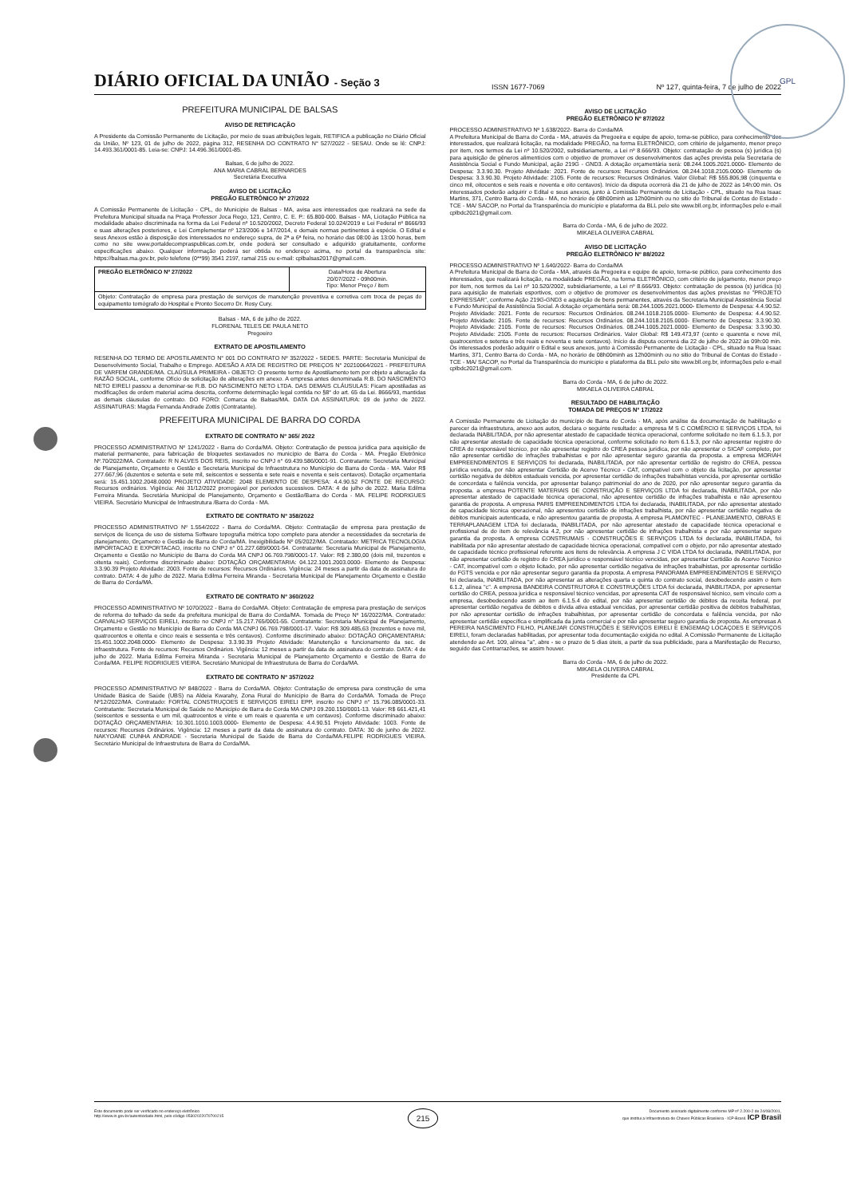GPL
DIÁRIO OFICIAL DA UNIÃO - Seção 3
ISSN 1677-7069
Nº 127, quinta-feira, 7 de julho de 2022
PREFEITURA MUNICIPAL DE BALSAS
AVISO DE RETIFICAÇÃO
A Presidente da Comissão Permanente de Licitação, por meio de suas atribuições legais, RETIFICA a publicação no Diário Oficial da União, Nº 123, 01 de julho de 2022, página 312, RESENHA DO CONTRATO N° 527/2022 - SESAU. Onde se lê: CNPJ: 14.493.361/0001-85. Leia-se: CNPJ: 14.496.361/0001-85.
Balsas, 6 de julho de 2022.
ANA MARIA CABRAL BERNARDES
Secretária Executiva
AVISO DE LICITAÇÃO
PREGÃO ELETRÔNICO Nº 27/2022
A Comissão Permanente de Licitação - CPL, do Município de Balsas - MA, avisa aos interessados que realizará na sede da Prefeitura Municipal situada na Praça Professor Joca Rego, 121, Centro, C. E. P.: 65.800-000. Balsas - MA, Licitação Pública na modalidade abaixo discriminada na forma da Lei Federal nº 10.520/2002, Decreto Federal 10.024/2019 e Lei Federal nº 8666/93 e suas alterações posteriores, e Lei Complementar nº 123/2006 e 147/2014, e demais normas pertinentes à espécie. O Edital e seus Anexos estão à disposição dos interessados no endereço supra, de 2ª a 6ª feira, no horário das 08:00 às 13:00 horas, bem como no site www.portaldecompraspublicas.com.br, onde poderá ser consultado e adquirido gratuitamente, conforme especificações abaixo. Qualquer informação poderá ser obtida no endereço acima, no portal da transparência site: https://balsas.ma.gov.br, pelo telefone (0**99) 3541 2197, ramal 215 ou e-mail: cplbalsas2017@gmail.com.
| PREGÃO ELETRÔNICO Nº 27/2022 | Data/Hora de Abertura 20/07/2022 - 09h00min. Tipo: Menor Preço / item |
| Objeto: Contratação de empresa para prestação de serviços de manutenção preventiva e corretiva com troca de peças do equipamento tomógrafo do Hospital e Pronto Socorro Dr. Rosy Cury. | |
Balsas - MA, 6 de julho de 2022.
FLORENAL TELES DE PAULA NETO
Pregoeiro
EXTRATO DE APOSTILAMENTO
RESENHA DO TERMO DE APOSTILAMENTO N° 001 DO CONTRATO Nº 352/2022 - SEDES. PARTE: Secretaria Municipal de Desenvolvimento Social, Trabalho e Emprego. ADESÃO A ATA DE REGISTRO DE PREÇOS N° 20210064/2021 - PREFEITURA DE VARFEM GRANDE/MA. CLAÚSULA PRIMEIRA - OBJETO: O presente termo de Apostilamento tem por objeto a alteração da RAZÃO SOCIAL, conforme Ofício de solicitação de alterações em anexo. A empresa antes denominada R.B. DO NASCIMENTO NETO EIRELI passou a denominar-se R.B. DO NASCIMENTO NETO LTDA. DAS DEMAIS CLÁUSULAS: Ficam apostiladas as modificações de ordem material acima descrita, conforme determinação legal contida no §8° do art. 65 da Lei. 8666/93, mantidas as demais cláusulas do contrato. DO FORO: Comarca de Balsas/MA. DATA DA ASSINATURA: 09 de junho de 2022. ASSINATURAS: Magda Fernanda Andrade Zottis (Contratante).
PREFEITURA MUNICIPAL DE BARRA DO CORDA
EXTRATO DE CONTRATO Nº 365/ 2022
PROCESSO ADMINISTRATIVO Nº 1241/2022 - Barra do Corda/MA. Objeto: Contratação de pessoa jurídica para aquisição de material permanente, para fabricação de bloquetes sextavados no município de Barra do Corda - MA. Pregão Eletrônico Nº.70/2022/MA. Contratado: R N ALVES DOS REIS, inscrito no CNPJ n° 69.439.586/0001-91. Contratante: Secretaria Municipal de Planejamento, Orçamento e Gestão e Secretaria Municipal de Infraestrutura no Município de Barra do Corda - MA. Valor R$ 277.667,96 (duzentos e setenta e sete mil, seiscentos e sessenta e sete reais e noventa e seis centavos). Dotação orçamentaria será: 15.451.1002.2048.0000 PROJETO ATIVIDADE: 2048 ELEMENTO DE DESPESA: 4.4.90.52 FONTE DE RECURSO: Recursos ordinários. Vigência: Até 31/12/2022 prorrogável por períodos sucessivos. DATA: 4 de julho de 2022. Maria Edilma Ferreira Miranda. Secretária Municipal de Planejamento, Orçamento e Gestão/Barra do Corda - MA. FELIPE RODRIGUES VIEIRA. Secretário Municipal de Infraestrutura /Barra do Corda - MA.
EXTRATO DE CONTRATO Nº 358/2022
PROCESSO ADMINISTRATIVO Nº 1.554/2022 - Barra do Corda/MA. Objeto: Contratação de empresa para prestação de serviços de licença de uso de sistema Software topografia métrica topo completo para atender a necessidades da secretaria de planejamento, Orçamento e Gestão de Barra do Corda/MA. Inexigibilidade Nº 05/2022/MA. Contratado: METRICA TECNOLOGIA IMPORTACAO E EXPORTACAO, inscrito no CNPJ n° 01.227.689/0001-54. Contratante: Secretaria Municipal de Planejamento, Orçamento e Gestão no Município de Barra do Corda MA CNPJ 06.769.798/0001-17. Valor: R$ 2.380,00 (dois mil, trezentos e oitenta reais). Conforme discriminado abaixo: DOTAÇÃO ORÇAMENTARIA: 04.122.1001.2003.0000- Elemento de Despesa: 3.3.90.39 Projeto Atividade: 2003. Fonte de recursos: Recursos Ordinários. Vigência: 24 meses a partir da data de assinatura do contrato. DATA: 4 de julho de 2022. Maria Edilma Ferreira Miranda - Secretaria Municipal de Planejamento Orçamento e Gestão de Barra do Corda/MA.
EXTRATO DE CONTRATO Nº 360/2022
PROCESSO ADMINISTRATIVO Nº 1070/2022 - Barra do Corda/MA. Objeto: Contratação de empresa para prestação de serviços de reforma do telhado da sede da prefeitura municipal de Barra do Corda/MA. Tomada de Preço Nº 16/2022/MA. Contratado: CARVALHO SERVIÇOS EIRELI, inscrito no CNPJ n° 15.217.765/0001-55. Contratante: Secretaria Municipal de Planejamento, Orçamento e Gestão no Município de Barra do Corda MA CNPJ 06.769.798/0001-17. Valor: R$ 309.485,63 (trezentos e nove mil, quatrocentos e oitenta e cinco reais e sessenta e três centavos). Conforme discriminado abaixo: DOTAÇÃO ORÇAMENTARIA: 15.451.1002.2048.0000- Elemento de Despesa: 3.3.90.39 Projeto Atividade: Manutenção e funcionamento da sec. de infraestrutura. Fonte de recursos: Recursos Ordinários. Vigência: 12 meses a partir da data de assinatura do contrato. DATA: 4 de julho de 2022. Maria Edilma Ferreira Miranda - Secretaria Municipal de Planejamento Orçamento e Gestão de Barra do Corda/MA. FELIPE RODRIGUES VIEIRA. Secretário Municipal de Infraestrutura de Barra do Corda/MA.
EXTRATO DE CONTRATO Nº 357/2022
PROCESSO ADMINISTRATIVO Nº 848/2022 - Barra do Corda/MA. Objeto: Contratação de empresa para construção de uma Unidade Básica de Saúde (UBS) na Aldeia Kwarahy, Zona Rural do Município de Barra do Corda/MA. Tomada de Preço Nº12/2022/MA. Contratado: FORTAL CONSTRUÇOES E SERVIÇOS EIRELI EPP, inscrito no CNPJ n° 15.796.085/0001-33. Contratante: Secretaria Municipal de Saúde no Município de Barra do Corda MA CNPJ 09.200.150/0001-13. Valor: R$ 661.421,41 (seiscentos e sessenta e um mil, quatrocentos e vinte e um reais e quarenta e um centavos). Conforme discriminado abaixo: DOTAÇÃO ORÇAMENTARIA: 10.301.1010.1003.0000- Elemento de Despesa: 4.4.90.51 Projeto Atividade: 1003. Fonte de recursos: Recursos Ordinários. Vigência: 12 meses a partir da data de assinatura do contrato. DATA: 30 de junho de 2022. NAKYOANE CUNHA ANDRADE - Secretaria Municipal de Saúde de Barra do Corda/MA.FELIPE RODRIGUES VIEIRA. Secretário Municipal de Infraestrutura de Barra do Corda/MA.
AVISO DE LICITAÇÃO
PREGÃO ELETRÔNICO Nº 87/2022
PROCESSO ADMINISTRATIVO Nº 1.638/2022- Barra do Corda/MA
A Prefeitura Municipal de Barra do Corda - MA, através da Pregoeira e equipe de apoio, torna-se público, para conhecimento dos interessados, que realizará licitação, na modalidade PREGÃO, na forma ELETRÔNICO, com critério de julgamento, menor preço por item, nos termos da Lei nº 10.520/2002, subsidiariamente, a Lei nº 8.666/93. Objeto: contratação de pessoa (s) jurídica (s) para aquisição de gêneros alimentícios com o objetivo de promover os desenvolvimentos das ações prevista pela Secretaria de Assistência Social e Fundo Municipal, ação 219G - GND3. A dotação orçamentária será: 08.244.1005.2021.0000- Elemento de Despesa: 3.3.90.30. Projeto Atividade: 2021. Fonte de recursos: Recursos Ordinários. 08.244.1018.2105.0000- Elemento de Despesa: 3.3.90.30. Projeto Atividade: 2105. Fonte de recursos: Recursos Ordinários. Valor Global: R$ 555.806,98 (cinquenta e cinco mil, oitocentos e seis reais e noventa e oito centavos). Início da disputa ocorrerá dia 21 de julho de 2022 às 14h:00 min. Os interessados poderão adquirir o Edital e seus anexos, junto à Comissão Permanente de Licitação - CPL, situado na Rua Isaac Martins, 371, Centro Barra do Corda - MA, no horário de 08h00minh as 12h00minh ou no sitio do Tribunal de Contas do Estado - TCE - MA/ SACOP, no Portal da Transparência do município e plataforma da BLL pelo site www.bll.org.br, informações pelo e-mail cplbdc2021@gmail.com.
Barra do Corda - MA, 6 de julho de 2022.
MIKAELA OLIVEIRA CABRAL
AVISO DE LICITAÇÃO
PREGÃO ELETRÔNICO Nº 88/2022
PROCESSO ADMINISTRATIVO Nº 1.640/2022- Barra do Corda/MA
A Prefeitura Municipal de Barra do Corda - MA, através da Pregoeira e equipe de apoio, torna-se público, para conhecimento dos interessados, que realizará licitação, na modalidade PREGÃO, na forma ELETRÔNICO, com critério de julgamento, menor preço por item, nos termos da Lei nº 10.520/2002, subsidiariamente, a Lei nº 8.666/93. Objeto: contratação de pessoa (s) jurídica (s) para aquisição de materiais esportivos, com o objetivo de promover os desenvolvimentos das ações previstas no "PROJETO EXPRESSAR", conforme Ação 219G-GND3 e aquisição de bens permanentes, através da Secretaria Municipal Assistência Social e Fundo Municipal de Assistência Social. A dotação orçamentária será: 08.244.1005.2021.0000- Elemento de Despesa: 4.4.90.52. Projeto Atividade: 2021. Fonte de recursos: Recursos Ordinários. 08.244.1018.2105.0000- Elemento de Despesa: 4.4.90.52. Projeto Atividade: 2105. Fonte de recursos: Recursos Ordinários. 08.244.1018.2105.0000- Elemento de Despesa: 3.3.90.30. Projeto Atividade: 2105. Fonte de recursos: Recursos Ordinários. 08.244.1005.2021.0000- Elemento de Despesa: 3.3.90.30. Projeto Atividade: 2105. Fonte de recursos: Recursos Ordinários. Valor Global: R$ 149.473,97 (cento e quarenta e nove mil, quatrocentos e setenta e três reais e noventa e sete centavos). Início da disputa ocorrerá dia 22 de julho de 2022 às 09h:00 min. Os interessados poderão adquirir o Edital e seus anexos, junto à Comissão Permanente de Licitação - CPL, situado na Rua Isaac Martins, 371, Centro Barra do Corda - MA, no horário de 08h00minh as 12h00minh ou no sitio do Tribunal de Contas do Estado - TCE - MA/ SACOP, no Portal da Transparência do município e plataforma da BLL pelo site www.bll.org.br, informações pelo e-mail cplbdc2021@gmail.com.
Barra do Corda - MA, 6 de julho de 2022.
MIKAELA OLIVEIRA CABRAL
RESULTADO DE HABILITAÇÃO
TOMADA DE PREÇOS Nº 17/2022
A Comissão Permanente de Licitação do município de Barra do Corda - MA, após análise da documentação de habilitação e parecer da infraestrutura, anexo aos autos, declara o seguinte resultado: a empresa M S C COMÉRCIO E SERVIÇOS LTDA, foi declarada INABILITADA, por não apresentar atestado de capacidade técnica operacional, conforme solicitado no item 6.1.5.3, por não apresentar atestado de capacidade técnica operacional, conforme solicitado no item 6.1.5.3, por não apresentar registro do CREA do responsável técnico, por não apresentar registro do CREA pessoa jurídica, por não apresentar o SICAF completo, por não apresentar certidão de infrações trabalhistas e por não apresentar seguro garantia da proposta. a empresa MORIAH EMPREENDIMENTOS E SERVIÇOS foi declarada, INABILITADA, por não apresentar certidão de registro do CREA, pessoa jurídica vencida, por não apresentar Certidão de Acervo Técnico - CAT, compatível com o objeto da licitação, por apresentar certidão negativa de débitos estaduais vencida, por apresentar certidão de infrações trabalhistas vencida, por apresentar certidão de concordata e falência vencida, por apresentar balanço patrimonial do ano de 2020, por não apresentar seguro garantia da proposta. a empresa POTENTE MATERIAIS DE CONSTRUÇÃO E SERVIÇOS LTDA foi declarada, INABILITADA, por não apresentar atestado de capacidade técnica operacional, não apresentou certidão de infrações trabalhista e não apresentou garantia de proposta. A empresa PARIS EMPREENDIMENTOS LTDA foi declarada, INABILITADA, por não apresentar atestado de capacidade técnica operacional, não apresentou certidão de infrações trabalhista, por não apresentar certidão negativa de débitos municipais autenticada, e não apresentou garantia de proposta. A empresa PLAMONTEC - PLANEJAMENTO, OBRAS E TERRAPLANAGEM LTDA foi declarada, INABILITADA, por não apresentar atestado de capacidade técnica operacional e profissional de do item de relevância 4.2, por não apresentar certidão de infrações trabalhista e por não apresentar seguro garantia da proposta. A empresa CONSTRUMAIS - CONSTRUÇÕES E SERVIÇOS LTDA foi declarada, INABILITADA, foi inabilitada por não apresentar atestado de capacidade técnica operacional, compatível com o objeto, por não apresentar atestado de capacidade técnico profissional referente aos itens de relevância. A empresa J C VIDA LTDA foi declarada, INABILITADA, por não apresentar certidão de registro do CREA jurídico e responsável técnico vencidas, por apresentar Certidão de Acervo Técnico - CAT, incompatível com o objeto licitado, por não apresentar certidão negativa de infrações trabalhistas, por apresentar certidão do FGTS vencida e por não apresentar seguro garantia da proposta. A empresa PANORAMA EMPREENDIMENTOS E SERVIÇO foi declarada, INABILITADA, por não apresentar as alterações quarta e quinta do contrato social, desobedecendo assim o item 6.1.2, alínea "c". A empresa BANDEIRA CONSTRUTORA E CONSTRUÇÕES LTDA foi declarada, INABILITADA, por apresentar certidão do CREA, pessoa jurídica e responsável técnico vencidas, por apresenta CAT de responsável técnico, sem vínculo com a empresa, desobedecendo assim ao item 6.1.5.4 do edital, por não apresentar certidão de débitos da receita federal, por apresentar certidão negativa de débitos e dívida ativa estadual vencidas, por apresentar certidão positiva de débitos trabalhistas, por não apresentar certidão de infrações trabalhistas, por apresentar certidão de concordata e falência vencida, por não apresentar certidão específica e simplificada da junta comercial e por não apresentar seguro garantia de proposta. As empresas A PEREIRA NASCIMENTO FILHO, PLANEJAR CONSTRUÇÕES E SERVIÇOS EIRELI E ENGEMAQ LOCAÇOES E SERVIÇOS EIRELI, foram declaradas habilitadas, por apresentar toda documentação exigida no edital. A Comissão Permanente de Licitação atendendo ao Art. 109, alínea "a", abre - se o prazo de 5 dias úteis, a partir da sua publicidade, para a Manifestação de Recurso, seguido das Contrarrazões, se assim houver.
Barra do Corda - MA, 6 de julho de 2022.
MIKAELA OLIVEIRA CABRAL
Presidente da CPL
Este documento pode ser verificado no endereço eletrônico
http://www.in.gov.br/autenticidade.html, pelo código 05302022070700215
215
Documento assinado digitalmente conforme MP nº 2.200-2 de 24/08/2001,
que institui a Infraestrutura de Chaves Públicas Brasileira - ICP-Brasil. ICP Brasil